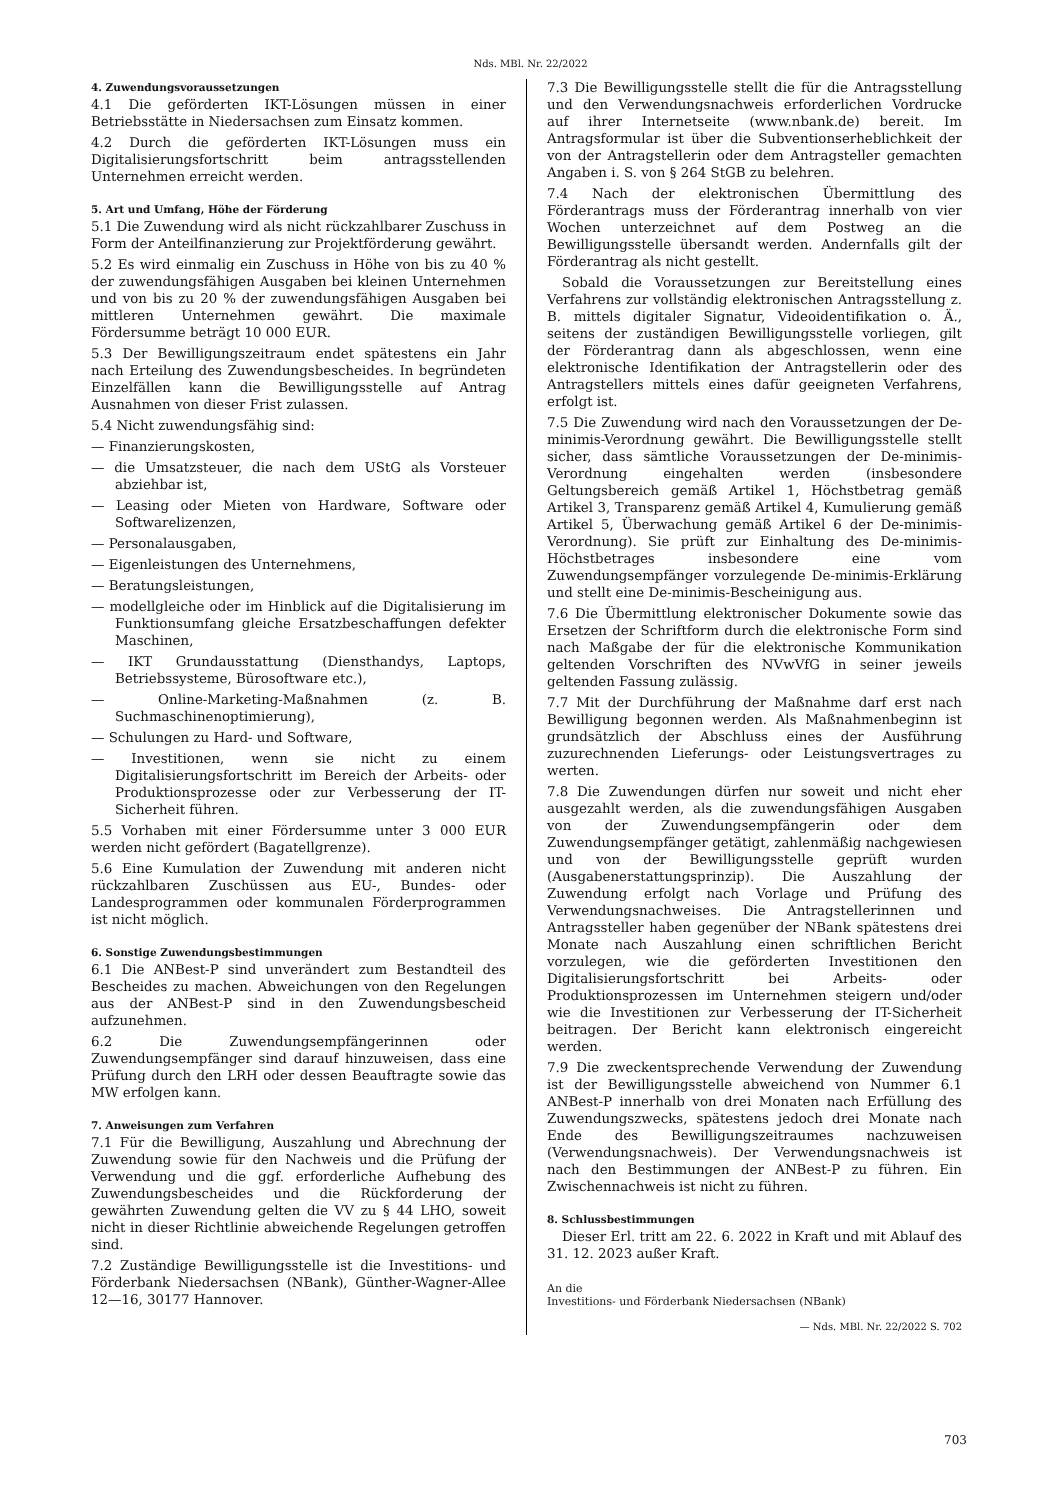Nds. MBl. Nr. 22/2022
4. Zuwendungsvoraussetzungen
4.1 Die geförderten IKT-Lösungen müssen in einer Betriebsstätte in Niedersachsen zum Einsatz kommen.
4.2 Durch die geförderten IKT-Lösungen muss ein Digitalisierungsfortschritt beim antragsstellenden Unternehmen erreicht werden.
5. Art und Umfang, Höhe der Förderung
5.1 Die Zuwendung wird als nicht rückzahlbarer Zuschuss in Form der Anteilfinanzierung zur Projektförderung gewährt.
5.2 Es wird einmalig ein Zuschuss in Höhe von bis zu 40 % der zuwendungsfähigen Ausgaben bei kleinen Unternehmen und von bis zu 20 % der zuwendungsfähigen Ausgaben bei mittleren Unternehmen gewährt. Die maximale Fördersumme beträgt 10 000 EUR.
5.3 Der Bewilligungszeitraum endet spätestens ein Jahr nach Erteilung des Zuwendungsbescheides. In begründeten Einzelfällen kann die Bewilligungsstelle auf Antrag Ausnahmen von dieser Frist zulassen.
5.4 Nicht zuwendungsfähig sind:
— Finanzierungskosten,
— die Umsatzsteuer, die nach dem UStG als Vorsteuer abziehbar ist,
— Leasing oder Mieten von Hardware, Software oder Softwarelizenzen,
— Personalausgaben,
— Eigenleistungen des Unternehmens,
— Beratungsleistungen,
— modellgleiche oder im Hinblick auf die Digitalisierung im Funktionsumfang gleiche Ersatzbeschaffungen defekter Maschinen,
— IKT Grundausstattung (Diensthandys, Laptops, Betriebssysteme, Bürosoftware etc.),
— Online-Marketing-Maßnahmen (z. B. Suchmaschinenoptimierung),
— Schulungen zu Hard- und Software,
— Investitionen, wenn sie nicht zu einem Digitalisierungsfortschritt im Bereich der Arbeits- oder Produktionsprozesse oder zur Verbesserung der IT-Sicherheit führen.
5.5 Vorhaben mit einer Fördersumme unter 3 000 EUR werden nicht gefördert (Bagatellgrenze).
5.6 Eine Kumulation der Zuwendung mit anderen nicht rückzahlbaren Zuschüssen aus EU-, Bundes- oder Landesprogrammen oder kommunalen Förderprogrammen ist nicht möglich.
6. Sonstige Zuwendungsbestimmungen
6.1 Die ANBest-P sind unverändert zum Bestandteil des Bescheides zu machen. Abweichungen von den Regelungen aus der ANBest-P sind in den Zuwendungsbescheid aufzunehmen.
6.2 Die Zuwendungsempfängerinnen oder Zuwendungsempfänger sind darauf hinzuweisen, dass eine Prüfung durch den LRH oder dessen Beauftragte sowie das MW erfolgen kann.
7. Anweisungen zum Verfahren
7.1 Für die Bewilligung, Auszahlung und Abrechnung der Zuwendung sowie für den Nachweis und die Prüfung der Verwendung und die ggf. erforderliche Aufhebung des Zuwendungsbescheides und die Rückforderung der gewährten Zuwendung gelten die VV zu § 44 LHO, soweit nicht in dieser Richtlinie abweichende Regelungen getroffen sind.
7.2 Zuständige Bewilligungsstelle ist die Investitions- und Förderbank Niedersachsen (NBank), Günther-Wagner-Allee 12—16, 30177 Hannover.
7.3 Die Bewilligungsstelle stellt die für die Antragsstellung und den Verwendungsnachweis erforderlichen Vordrucke auf ihrer Internetseite (www.nbank.de) bereit. Im Antragsformular ist über die Subventionserheblichkeit der von der Antragstellerin oder dem Antragsteller gemachten Angaben i. S. von § 264 StGB zu belehren.
7.4 Nach der elektronischen Übermittlung des Förderantrags muss der Förderantrag innerhalb von vier Wochen unterzeichnet auf dem Postweg an die Bewilligungsstelle übersandt werden. Andernfalls gilt der Förderantrag als nicht gestellt.
Sobald die Voraussetzungen zur Bereitstellung eines Verfahrens zur vollständig elektronischen Antragsstellung z. B. mittels digitaler Signatur, Videoidentifikation o. Ä., seitens der zuständigen Bewilligungsstelle vorliegen, gilt der Förderantrag dann als abgeschlossen, wenn eine elektronische Identifikation der Antragstellerin oder des Antragstellers mittels eines dafür geeigneten Verfahrens, erfolgt ist.
7.5 Die Zuwendung wird nach den Voraussetzungen der De-minimis-Verordnung gewährt. Die Bewilligungsstelle stellt sicher, dass sämtliche Voraussetzungen der De-minimis-Verordnung eingehalten werden (insbesondere Geltungsbereich gemäß Artikel 1, Höchstbetrag gemäß Artikel 3, Transparenz gemäß Artikel 4, Kumulierung gemäß Artikel 5, Überwachung gemäß Artikel 6 der De-minimis-Verordnung). Sie prüft zur Einhaltung des De-minimis-Höchstbetrages insbesondere eine vom Zuwendungsempfänger vorzulegende De-minimis-Erklärung und stellt eine De-minimis-Bescheinigung aus.
7.6 Die Übermittlung elektronischer Dokumente sowie das Ersetzen der Schriftform durch die elektronische Form sind nach Maßgabe der für die elektronische Kommunikation geltenden Vorschriften des NVwVfG in seiner jeweils geltenden Fassung zulässig.
7.7 Mit der Durchführung der Maßnahme darf erst nach Bewilligung begonnen werden. Als Maßnahmenbeginn ist grundsätzlich der Abschluss eines der Ausführung zuzurechnenden Lieferungs- oder Leistungsvertrages zu werten.
7.8 Die Zuwendungen dürfen nur soweit und nicht eher ausgezahlt werden, als die zuwendungsfähigen Ausgaben von der Zuwendungsempfängerin oder dem Zuwendungsempfänger getätigt, zahlenmäßig nachgewiesen und von der Bewilligungsstelle geprüft wurden (Ausgabenerstattungsprinzip). Die Auszahlung der Zuwendung erfolgt nach Vorlage und Prüfung des Verwendungsnachweises. Die Antragstellerinnen und Antragssteller haben gegenüber der NBank spätestens drei Monate nach Auszahlung einen schriftlichen Bericht vorzulegen, wie die geförderten Investitionen den Digitalisierungsfortschritt bei Arbeits- oder Produktionsprozessen im Unternehmen steigern und/oder wie die Investitionen zur Verbesserung der IT-Sicherheit beitragen. Der Bericht kann elektronisch eingereicht werden.
7.9 Die zweckentsprechende Verwendung der Zuwendung ist der Bewilligungsstelle abweichend von Nummer 6.1 ANBest-P innerhalb von drei Monaten nach Erfüllung des Zuwendungszwecks, spätestens jedoch drei Monate nach Ende des Bewilligungszeitraumes nachzuweisen (Verwendungsnachweis). Der Verwendungsnachweis ist nach den Bestimmungen der ANBest-P zu führen. Ein Zwischennachweis ist nicht zu führen.
8. Schlussbestimmungen
Dieser Erl. tritt am 22. 6. 2022 in Kraft und mit Ablauf des 31. 12. 2023 außer Kraft.
An die
Investitions- und Förderbank Niedersachsen (NBank)
— Nds. MBl. Nr. 22/2022 S. 702
703